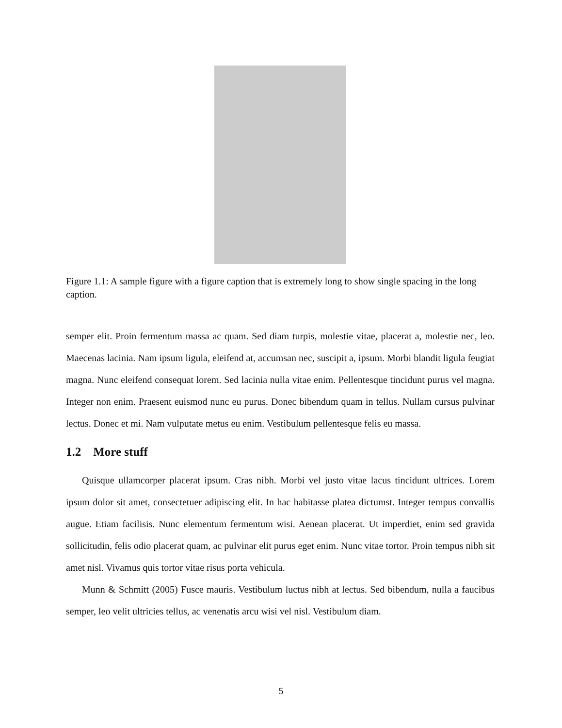Figure 1.1: A sample figure with a figure caption that is extremely long to show single spacing in the long caption.
semper elit. Proin fermentum massa ac quam. Sed diam turpis, molestie vitae, placerat a, molestie nec, leo. Maecenas lacinia. Nam ipsum ligula, eleifend at, accumsan nec, suscipit a, ipsum. Morbi blandit ligula feugiat magna. Nunc eleifend consequat lorem. Sed lacinia nulla vitae enim. Pellentesque tincidunt purus vel magna. Integer non enim. Praesent euismod nunc eu purus. Donec bibendum quam in tellus. Nullam cursus pulvinar lectus. Donec et mi. Nam vulputate metus eu enim. Vestibulum pellentesque felis eu massa.
1.2 More stuff
Quisque ullamcorper placerat ipsum. Cras nibh. Morbi vel justo vitae lacus tincidunt ultrices. Lorem ipsum dolor sit amet, consectetuer adipiscing elit. In hac habitasse platea dictumst. Integer tempus convallis augue. Etiam facilisis. Nunc elementum fermentum wisi. Aenean placerat. Ut imperdiet, enim sed gravida sollicitudin, felis odio placerat quam, ac pulvinar elit purus eget enim. Nunc vitae tortor. Proin tempus nibh sit amet nisl. Vivamus quis tortor vitae risus porta vehicula.
Munn & Schmitt (2005) Fusce mauris. Vestibulum luctus nibh at lectus. Sed bibendum, nulla a faucibus semper, leo velit ultricies tellus, ac venenatis arcu wisi vel nisl. Vestibulum diam.
5